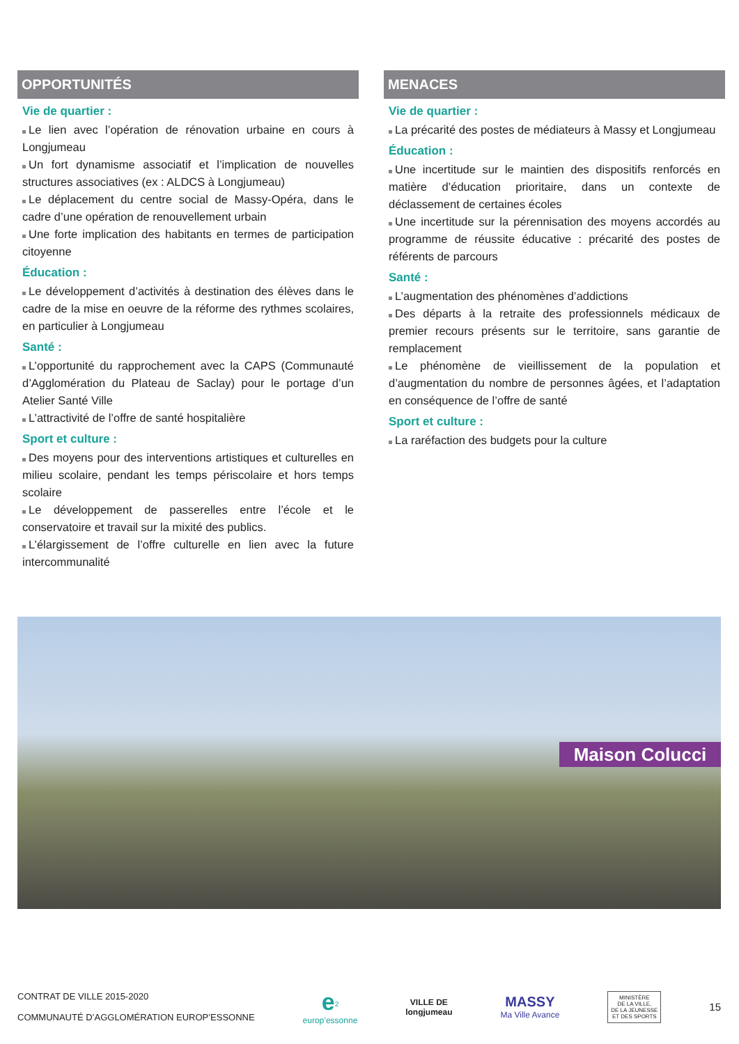OPPORTUNITÉS
Vie de quartier :
Le lien avec l’opération de rénovation urbaine en cours à Longjumeau
Un fort dynamisme associatif et l’implication de nouvelles structures associatives (ex : ALDCS à Longjumeau)
Le déplacement du centre social de Massy-Opéra, dans le cadre d’une opération de renouvellement urbain
Une forte implication des habitants en termes de participation citoyenne
Éducation :
Le développement d’activités à destination des élèves dans le cadre de la mise en oeuvre de la réforme des rythmes scolaires, en particulier à Longjumeau
Santé :
L’opportunité du rapprochement avec la CAPS (Communauté d’Agglomération du Plateau de Saclay) pour le portage d’un Atelier Santé Ville
L’attractivité de l’offre de santé hospitalière
Sport et culture :
Des moyens pour des interventions artistiques et culturelles en milieu scolaire, pendant les temps périscolaire et hors temps scolaire
Le développement de passerelles entre l’école et le conservatoire et travail sur la mixité des publics.
L’élargissement de l’offre culturelle en lien avec la future intercommunalité
MENACES
Vie de quartier :
La précarité des postes de médiateurs à Massy et Longjumeau
Éducation :
Une incertitude sur le maintien des dispositifs renforcés en matière d’éducation prioritaire, dans un contexte de déclassement de certaines écoles
Une incertitude sur la pérennisation des moyens accordés au programme de réussite éducative : précarité des postes de référents de parcours
Santé :
L’augmentation des phénomènes d’addictions
Des départs à la retraite des professionnels médicaux de premier recours présents sur le territoire, sans garantie de remplacement
Le phénomène de vieillissement de la population et d’augmentation du nombre de personnes âgées, et l’adaptation en conséquence de l’offre de santé
Sport et culture :
La raréfaction des budgets pour la culture
Maison Colucci
CONTRAT DE VILLE 2015-2020
COMMUNAUTÉ D’AGGLOMÉRATION EUROP’ESSONNE
e<sup>2</sup>
europ’essonne
VILLE DE
longjumeau
MASSY
Ma Ville Avance
MINISTÈRE
DE LA VILLE,
DE LA JEUNESSE
ET DES SPORTS
15